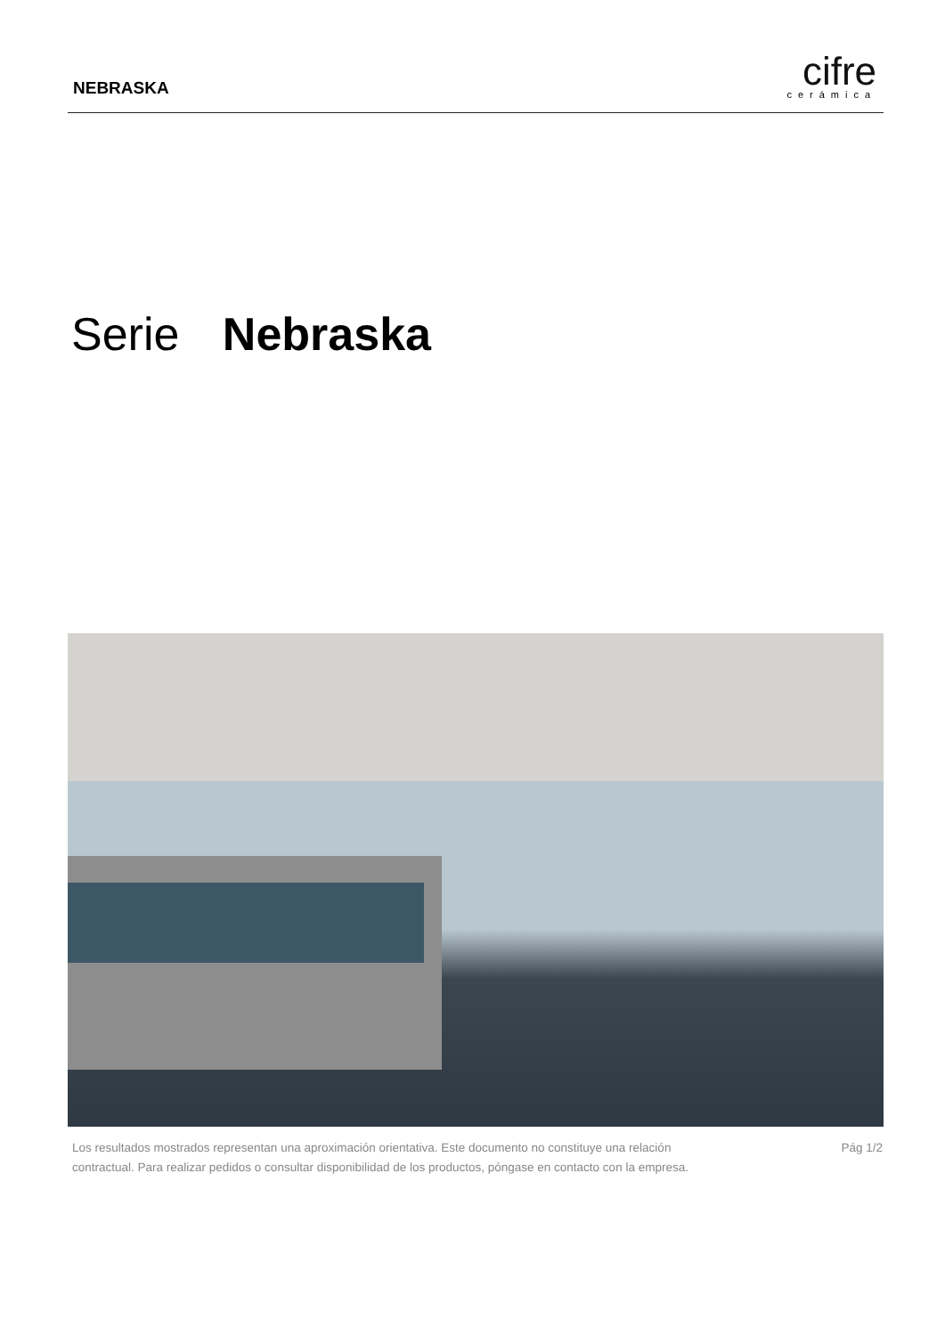NEBRASKA
cifre
cerámica
Serie Nebraska
Los resultados mostrados representan una aproximación orientativa. Este documento no constituye una relación
contractual. Para realizar pedidos o consultar disponibilidad de los productos, póngase en contacto con la empresa.
Pág 1/2